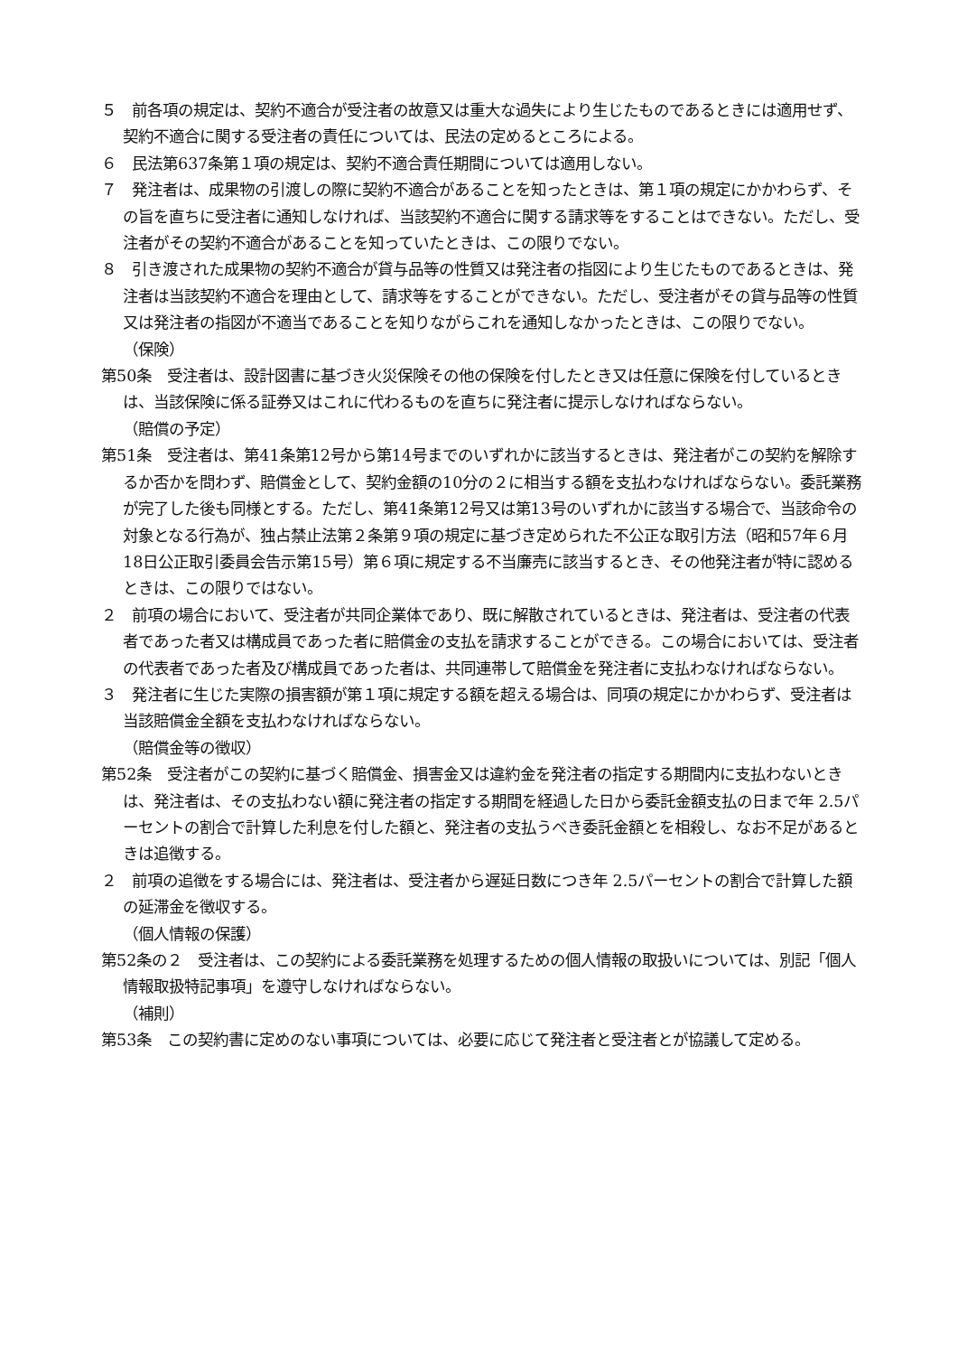５　前各項の規定は、契約不適合が受注者の故意又は重大な過失により生じたものであるときには適用せず、契約不適合に関する受注者の責任については、民法の定めるところによる。
６　民法第637条第１項の規定は、契約不適合責任期間については適用しない。
７　発注者は、成果物の引渡しの際に契約不適合があることを知ったときは、第１項の規定にかかわらず、その旨を直ちに受注者に通知しなければ、当該契約不適合に関する請求等をすることはできない。ただし、受注者がその契約不適合があることを知っていたときは、この限りでない。
８　引き渡された成果物の契約不適合が貸与品等の性質又は発注者の指図により生じたものであるときは、発注者は当該契約不適合を理由として、請求等をすることができない。ただし、受注者がその貸与品等の性質又は発注者の指図が不適当であることを知りながらこれを通知しなかったときは、この限りでない。
（保険）
第50条　受注者は、設計図書に基づき火災保険その他の保険を付したとき又は任意に保険を付しているときは、当該保険に係る証券又はこれに代わるものを直ちに発注者に提示しなければならない。
（賠償の予定）
第51条　受注者は、第41条第12号から第14号までのいずれかに該当するときは、発注者がこの契約を解除するか否かを問わず、賠償金として、契約金額の10分の２に相当する額を支払わなければならない。委託業務が完了した後も同様とする。ただし、第41条第12号又は第13号のいずれかに該当する場合で、当該命令の対象となる行為が、独占禁止法第２条第９項の規定に基づき定められた不公正な取引方法（昭和57年６月18日公正取引委員会告示第15号）第６項に規定する不当廉売に該当するとき、その他発注者が特に認めるときは、この限りではない。
２　前項の場合において、受注者が共同企業体であり、既に解散されているときは、発注者は、受注者の代表者であった者又は構成員であった者に賠償金の支払を請求することができる。この場合においては、受注者の代表者であった者及び構成員であった者は、共同連帯して賠償金を発注者に支払わなければならない。
３　発注者に生じた実際の損害額が第１項に規定する額を超える場合は、同項の規定にかかわらず、受注者は当該賠償金全額を支払わなければならない。
（賠償金等の徴収）
第52条　受注者がこの契約に基づく賠償金、損害金又は違約金を発注者の指定する期間内に支払わないときは、発注者は、その支払わない額に発注者の指定する期間を経過した日から委託金額支払の日まで年 2.5パーセントの割合で計算した利息を付した額と、発注者の支払うべき委託金額とを相殺し、なお不足があるときは追徴する。
２　前項の追徴をする場合には、発注者は、受注者から遅延日数につき年 2.5パーセントの割合で計算した額の延滞金を徴収する。
（個人情報の保護）
第52条の２　受注者は、この契約による委託業務を処理するための個人情報の取扱いについては、別記「個人情報取扱特記事項」を遵守しなければならない。
（補則）
第53条　この契約書に定めのない事項については、必要に応じて発注者と受注者とが協議して定める。